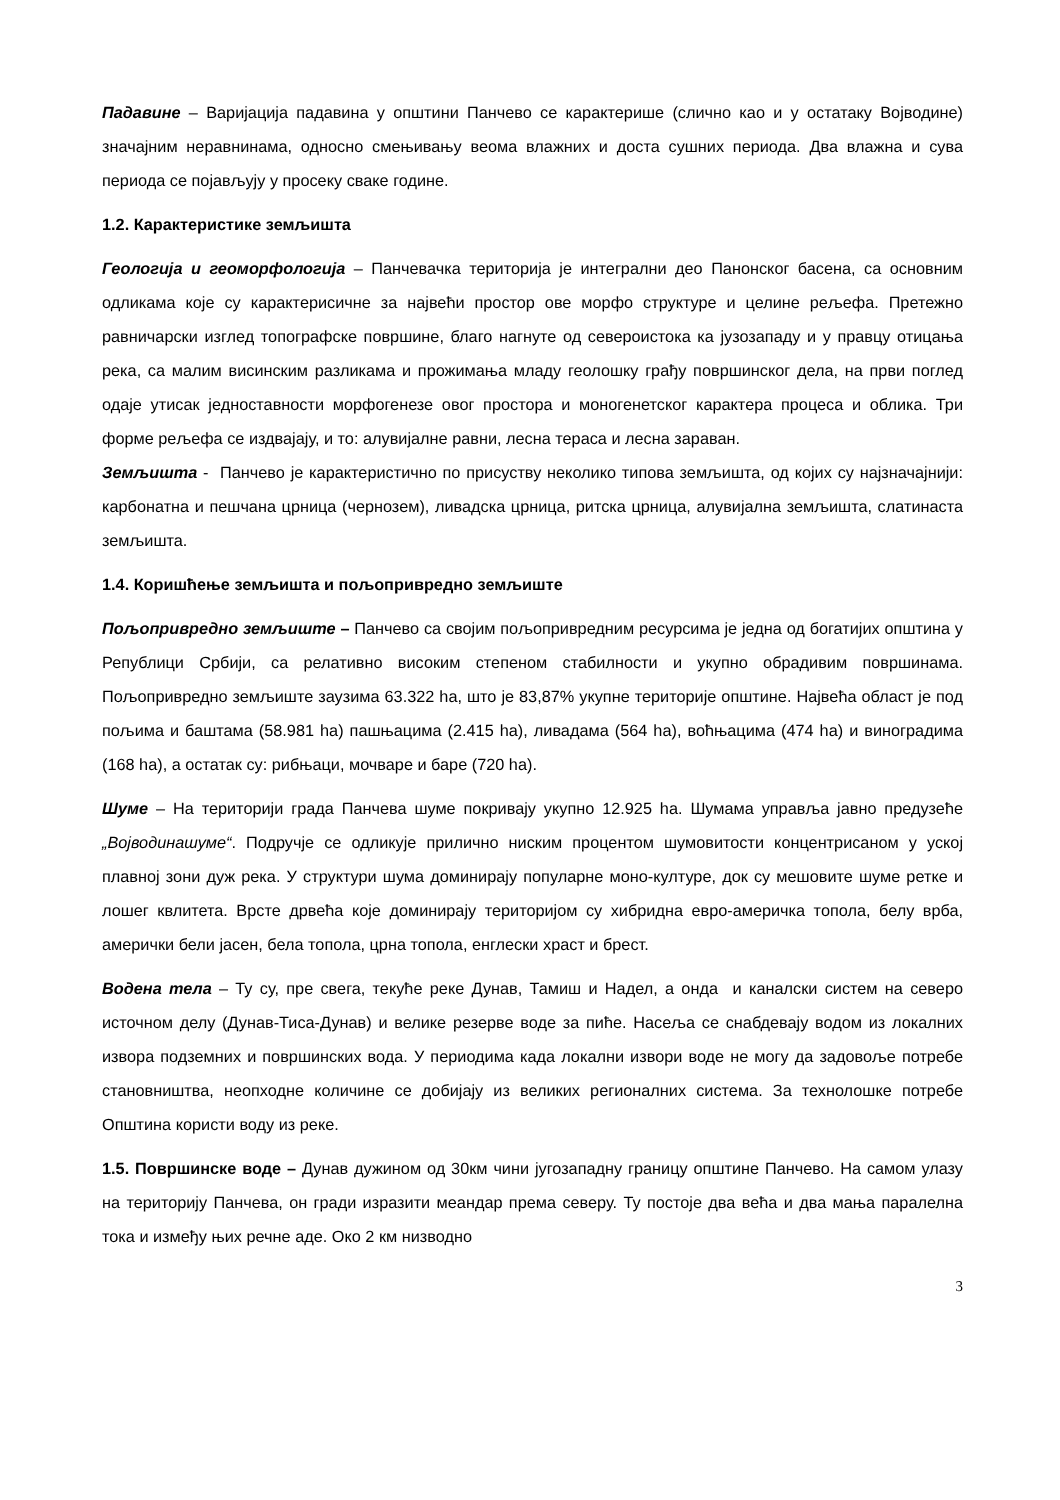Падавине – Варијација падавина у општини Панчево се карактерише (слично као и у остатаку Војводине) значајним неравнинама, односно смењивању веома влажних и доста сушних периода. Два влажна и сува периода се појављују у просеку сваке године.
1.2. Карактеристике земљишта
Геологија и геоморфологија – Панчевачка територија је интегрални део Панонског басена, са основним одликама које су карактерисичне за највећи простор ове морфо структуре и целине рељефа. Претежно равничарски изглед топографске површине, благо нагнуте од североистока ка јузозападу и у правцу отицања река, са малим висинским разликама и прожимања младу геолошку грађу површинског дела, на први поглед одаје утисак једноставности морфогенезе овог простора и моногенетског карактера процеса и облика. Три форме рељефа се издвајају, и то: алувијалне равни, лесна тераса и лесна зараван.
Земљишта - Панчево је карактеристично по присуству неколико типова земљишта, од којих су најзначајнији: карбонатна и пешчана црница (чернозем), ливадска црница, ритска црница, алувијална земљишта, слатинаста земљишта.
1.4. Коришћење земљишта и пољопривредно земљиште
Пољопривредно земљиште – Панчево са својим пољопривредним ресурсима је једна од богатијих општина у Републици Србији, са релативно високим степеном стабилности и укупно обрадивим површинама. Пољопривредно земљиште заузима 63.322 ha, што је 83,87% укупне територије општине. Највећа област је под пољима и баштама (58.981 ha) пашњацима (2.415 ha), ливадама (564 ha), воћњацима (474 ha) и виноградима (168 ha), а остатак су: рибњаци, мочваре и баре (720 ha).
Шуме – На територији града Панчева шуме покривају укупно 12.925 ha. Шумама управља јавно предузеће „Војводинашуме“. Подручје се одликује прилично ниским процентом шумовитости концентрисаном у уској плавној зони дуж река. У структури шума доминирају популарне моно-културе, док су мешовите шуме ретке и лошег квлитета. Врсте дрвећа које доминирају територијом су хибридна евро-америчка топола, белу врба, амерички бели јасен, бела топола, црна топола, енглески храст и брест.
Водена тела – Ту су, пре свега, текуће реке Дунав, Тамиш и Надел, а онда и каналски систем на северо источном делу (Дунав-Тиса-Дунав) и велике резерве воде за пиће. Насеља се снабдевају водом из локалних извора подземних и површинских вода. У периодима када локални извори воде не могу да задовоље потребе становништва, неопходне количине се добијају из великих регионалних система. За технолошке потребе Општина користи воду из реке.
1.5. Површинске воде – Дунав дужином од 30км чини југозападну границу општине Панчево. На самом улазу на територију Панчева, он гради изразити меандар према северу. Ту постоје два већа и два мања паралелна тока и између њих речне аде. Око 2 км низводно
3